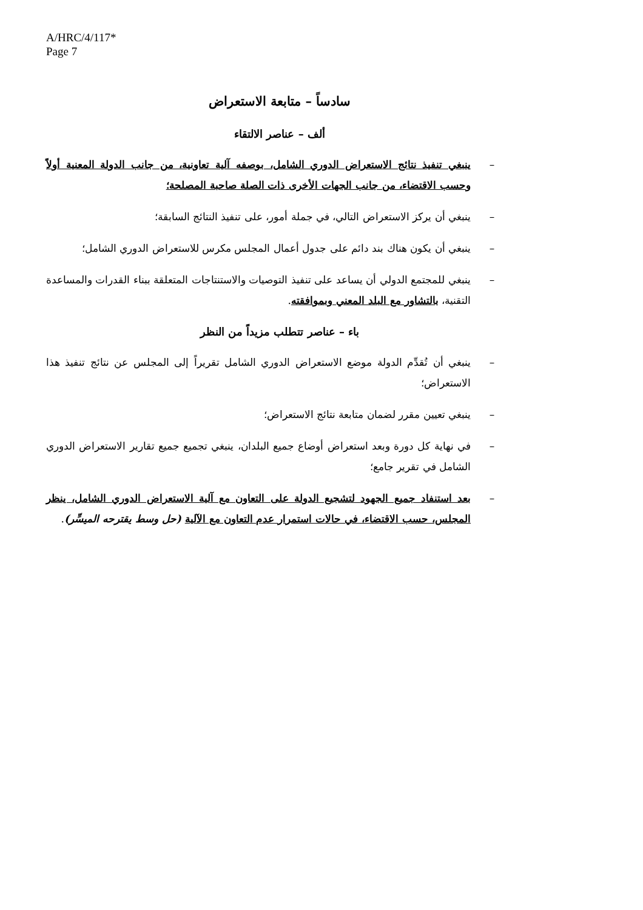A/HRC/4/117*
Page 7
سادساً – متابعة الاستعراض
ألف – عناصر الالتقاء
– ينبغي تنفيذ نتائج الاستعراض الدوري الشامل، بوصفه آلية تعاونية، من جانب الدولة المعنية أولاً وحسب الاقتضاء، من جانب الجهات الأخرى ذات الصلة صاحبة المصلحة؛
– ينبغي أن يركز الاستعراض التالي، في جملة أمور، على تنفيذ النتائج السابقة؛
– ينبغي أن يكون هناك بند دائم على جدول أعمال المجلس مكرس للاستعراض الدوري الشامل؛
– ينبغي للمجتمع الدولي أن يساعد على تنفيذ التوصيات والاستنتاجات المتعلقة ببناء القدرات والمساعدة التقنية، بالتشاور مع البلد المعني وبموافقته.
باء – عناصر تتطلب مزيداً من النظر
– ينبغي أن تُقدِّم الدولة موضع الاستعراض الدوري الشامل تقريراً إلى المجلس عن نتائج تنفيذ هذا الاستعراض؛
– ينبغي تعيين مقرر لضمان متابعة نتائج الاستعراض؛
– في نهاية كل دورة وبعد استعراض أوضاع جميع البلدان، ينبغي تجميع جميع تقارير الاستعراض الدوري الشامل في تقرير جامع؛
– بعد استنفاد جميع الجهود لتشجيع الدولة على التعاون مع آلية الاستعراض الدوري الشامل، ينظر المجلس، حسب الاقتضاء، في حالات استمرار عدم التعاون مع الآلية (حل وسط يقترحه الميسِّر).